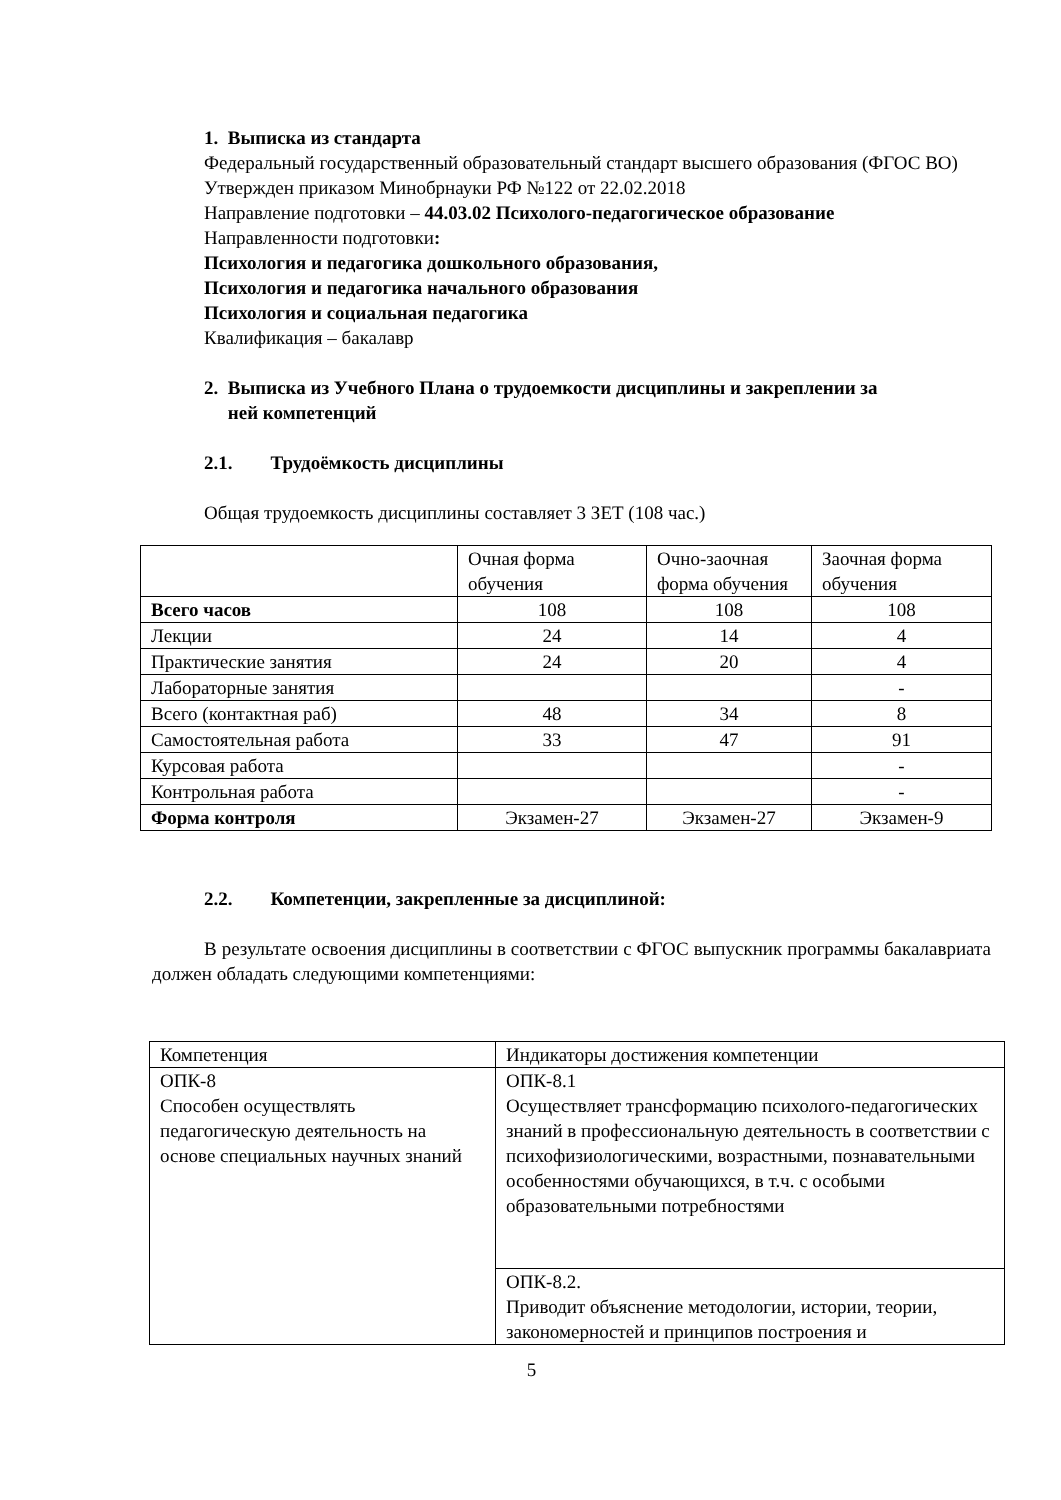1. Выписка из стандарта
Федеральный государственный образовательный стандарт высшего образования (ФГОС ВО)
Утвержден приказом Минобрнауки РФ №122 от 22.02.2018
Направление подготовки – 44.03.02 Психолого-педагогическое образование
Направленности подготовки:
Психология и педагогика дошкольного образования,
Психология и педагогика начального образования
Психология и социальная педагогика
Квалификация – бакалавр
2. Выписка из Учебного Плана о трудоемкости дисциплины и закреплении за
ней компетенций
2.1. Трудоёмкость дисциплины
Общая трудоемкость дисциплины составляет 3 ЗЕТ (108 час.)
| | Очная форма обучения | Очно-заочная форма обучения | Заочная форма обучения |
| Всего часов | 108 | 108 | 108 |
| Лекции | 24 | 14 | 4 |
| Практические занятия | 24 | 20 | 4 |
| Лабораторные занятия | | | - |
| Всего (контактная раб) | 48 | 34 | 8 |
| Самостоятельная работа | 33 | 47 | 91 |
| Курсовая работа | | | - |
| Контрольная работа | | | - |
| Форма контроля | Экзамен-27 | Экзамен-27 | Экзамен-9 |
2.2. Компетенции, закрепленные за дисциплиной:
В результате освоения дисциплины в соответствии с ФГОС выпускник программы бакалавриата должен обладать следующими компетенциями:
| Компетенция | Индикаторы достижения компетенции |
| ОПК-8 Способен осуществлять педагогическую деятельность на основе специальных научных знаний | ОПК-8.1 Осуществляет трансформацию психолого-педагогических знаний в профессиональную деятельность в соответствии с психофизиологическими, возрастными, познавательными особенностями обучающихся, в т.ч. с особыми образовательными потребностями |
| | ОПК-8.2. Приводит объяснение методологии, истории, теории, закономерностей и принципов построения и |
5